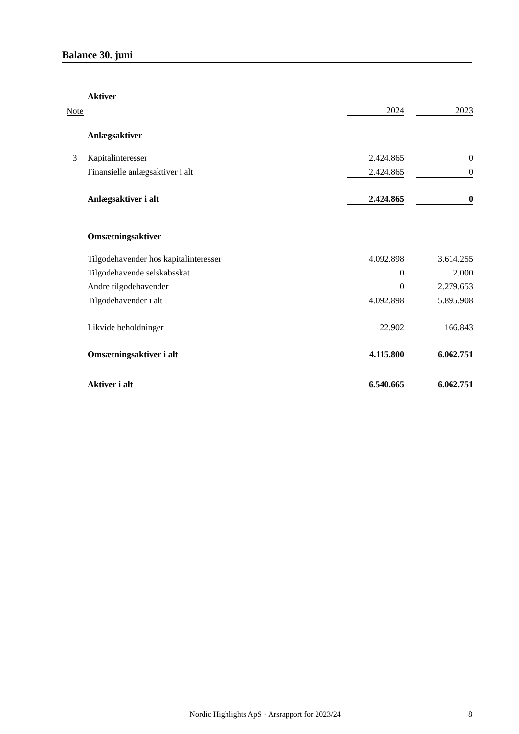Balance 30. juni
| | Aktiver | | | |
| Note | | 2024 | | 2023 |
| | Anlægsaktiver | | | |
| 3 | Kapitalinteresser | 2.424.865 | | 0 |
| | Finansielle anlægsaktiver i alt | 2.424.865 | | 0 |
| | Anlægsaktiver i alt | 2.424.865 | | 0 |
| | Omsætningsaktiver | | | |
| | Tilgodehavender hos kapitalinteresser | 4.092.898 | | 3.614.255 |
| | Tilgodehavende selskabsskat | 0 | | 2.000 |
| | Andre tilgodehavender | 0 | | 2.279.653 |
| | Tilgodehavender i alt | 4.092.898 | | 5.895.908 |
| | Likvide beholdninger | 22.902 | | 166.843 |
| | Omsætningsaktiver i alt | 4.115.800 | | 6.062.751 |
| | Aktiver i alt | 6.540.665 | | 6.062.751 |
Nordic Highlights ApS · Årsrapport for 2023/24 8